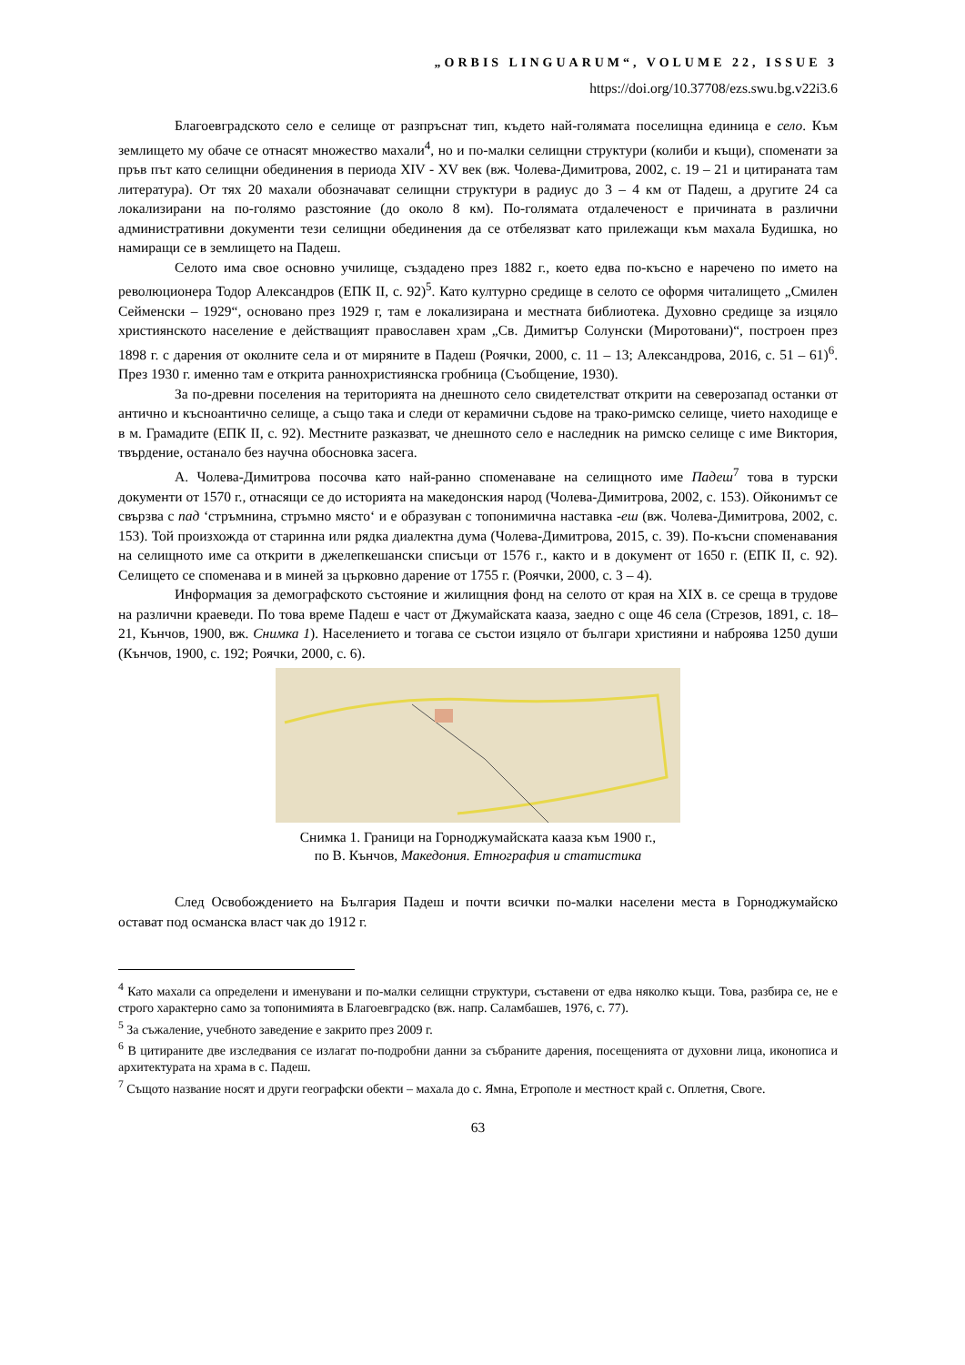„ORBIS LINGUARUM“, VOLUME 22, ISSUE 3
https://doi.org/10.37708/ezs.swu.bg.v22i3.6
Благоевградското село е селище от разпръснат тип, където най-голямата поселищна единица е село. Към землището му обаче се отнасят множество махали<sup>4</sup>, но и по-малки селищни структури (колиби и къщи), споменати за пръв път като селищни обединения в периода XIV - XV век (вж. Чолева-Димитрова, 2002, с. 19 – 21 и цитираната там литература). От тях 20 махали обозначават селищни структури в радиус до 3 – 4 км от Падеш, а другите 24 са локализирани на по-голямо разстояние (до около 8 км). По-голямата отдалеченост е причината в различни административни документи тези селищни обединения да се отбелязват като прилежащи към махала Будишка, но намиращи се в землището на Падеш.
Селото има свое основно училище, създадено през 1882 г., което едва по-късно е наречено по името на революционера Тодор Александров (ЕПК II, с. 92)<sup>5</sup>. Като културно средище в селото се оформя читалището „Смилен Сейменски – 1929“, основано през 1929 г, там е локализирана и местната библиотека. Духовно средище за изцяло християнското население е действащият православен храм „Св. Димитър Солунски (Миротовани)“, построен през 1898 г. с дарения от околните села и от миряните в Падеш (Роячки, 2000, с. 11 – 13; Александрова, 2016, с. 51 – 61)<sup>6</sup>. През 1930 г. именно там е открита раннохристиянска гробница (Съобщение, 1930).
За по-древни поселения на територията на днешното село свидетелстват открити на северозапад останки от антично и късноантично селище, а също така и следи от керамични съдове на трако-римско селище, чието находище е в м. Грамадите (ЕПК II, с. 92). Местните разказват, че днешното село е наследник на римско селище с име Виктория, твърдение, останало без научна обосновка засега.
А. Чолева-Димитрова посочва като най-ранно споменаване на селищното име Падеш<sup>7</sup> това в турски документи от 1570 г., отнасящи се до историята на македонския народ (Чолева-Димитрова, 2002, с. 153). Ойконимът се свързва с пад ‘стръмнина, стръмно място‘ и е образуван с топонимична наставка -еш (вж. Чолева-Димитрова, 2002, с. 153). Той произхожда от старинна или рядка диалектна дума (Чолева-Димитрова, 2015, с. 39). По-късни споменавания на селищното име са открити в джелепкешански списъци от 1576 г., както и в документ от 1650 г. (ЕПК II, с. 92). Селището се споменава и в миней за църковно дарение от 1755 г. (Роячки, 2000, с. 3 – 4).
Информация за демографското състояние и жилищния фонд на селото от края на XIX в. се среща в трудове на различни краеведи. По това време Падеш е част от Джумайската кааза, заедно с още 46 села (Стрезов, 1891, с. 18–21, Кънчов, 1900, вж. Снимка 1). Населението и тогава се състои изцяло от българи християни и наброява 1250 души (Кънчов, 1900, с. 192; Роячки, 2000, с. 6).
Снимка 1. Граници на Горноджумайската кааза към 1900 г.,
по В. Кънчов, Македония. Етнография и статистика
След Освобождението на България Падеш и почти всички по-малки населени места в Горноджумайско остават под османска власт чак до 1912 г.
<sup>4</sup> Като махали са определени и именувани и по-малки селищни структури, съставени от едва няколко къщи. Това, разбира се, не е строго характерно само за топонимията в Благоевградско (вж. напр. Саламбашев, 1976, с. 77).
<sup>5</sup> За съжаление, учебното заведение е закрито през 2009 г.
<sup>6</sup> В цитираните две изследвания се излагат по-подробни данни за събраните дарения, посещенията от духовни лица, иконописа и архитектурата на храма в с. Падеш.
<sup>7</sup> Същото название носят и други географски обекти – махала до с. Ямна, Етрополе и местност край с. Оплетня, Своге.
63